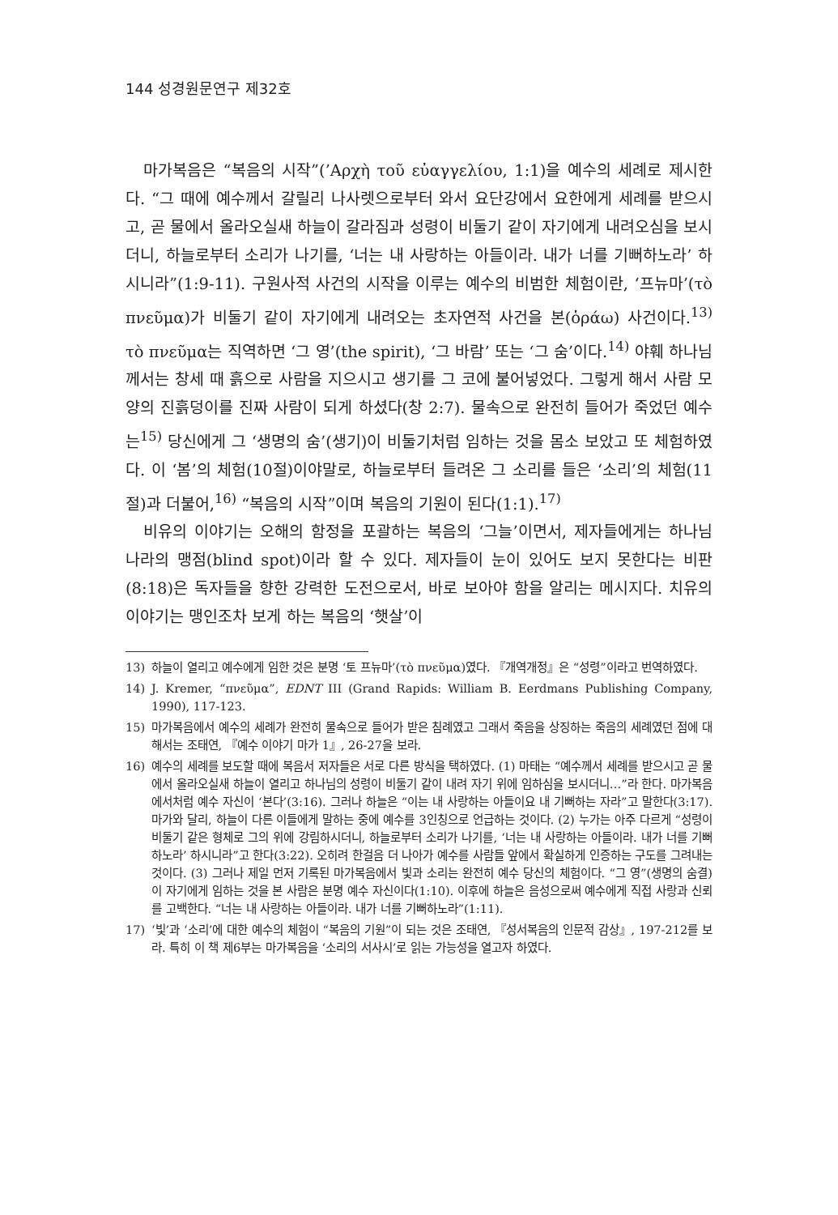144 성경원문연구 제32호
마가복음은 “복음의 시작”(’Αρχὴ τοῦ εὐαγγελίου, 1:1)을 예수의 세례로 제시한다. “그 때에 예수께서 갈릴리 나사렛으로부터 와서 요단강에서 요한에게 세례를 받으시고, 곧 물에서 올라오실새 하늘이 갈라짐과 성령이 비둘기 같이 자기에게 내려오심을 보시더니, 하늘로부터 소리가 나기를, ‘너는 내 사랑하는 아들이라. 내가 너를 기뻐하노라’ 하시니라”(1:9-11). 구원사적 사건의 시작을 이루는 예수의 비범한 체험이란, ‘프뉴마’(τὸ πνεῦμα)가 비둘기 같이 자기에게 내려오는 초자연적 사건을 본(ὁράω) 사건이다.<sup>13)</sup> τὸ πνεῦμα는 직역하면 ‘그 영’(the spirit), ‘그 바람’ 또는 ‘그 숨’이다.<sup>14)</sup> 야훼 하나님께서는 창세 때 흙으로 사람을 지으시고 생기를 그 코에 불어넣었다. 그렇게 해서 사람 모양의 진흙덩이를 진짜 사람이 되게 하셨다(창 2:7). 물속으로 완전히 들어가 죽었던 예수는<sup>15)</sup> 당신에게 그 ‘생명의 숨’(생기)이 비둘기처럼 임하는 것을 몸소 보았고 또 체험하였다. 이 ‘봄’의 체험(10절)이야말로, 하늘로부터 들려온 그 소리를 들은 ‘소리’의 체험(11절)과 더불어,<sup>16)</sup> “복음의 시작”이며 복음의 기원이 된다(1:1).<sup>17)</sup>
비유의 이야기는 오해의 함정을 포괄하는 복음의 ‘그늘’이면서, 제자들에게는 하나님 나라의 맹점(blind spot)이라 할 수 있다. 제자들이 눈이 있어도 보지 못한다는 비판(8:18)은 독자들을 향한 강력한 도전으로서, 바로 보아야 함을 알리는 메시지다. 치유의 이야기는 맹인조차 보게 하는 복음의 ‘햇살’이
13) 하늘이 열리고 예수에게 임한 것은 분명 ‘토 프뉴마’(τὸ πνεῦμα)였다. 『개역개정』은 “성령”이라고 번역하였다.
14) J. Kremer, “πνεῦμα”, EDNT III (Grand Rapids: William B. Eerdmans Publishing Company, 1990), 117-123.
15) 마가복음에서 예수의 세례가 완전히 물속으로 들어가 받은 침례였고 그래서 죽음을 상징하는 죽음의 세례였던 점에 대해서는 조태연, 『예수 이야기 마가 1』, 26-27을 보라.
16) 예수의 세례를 보도할 때에 복음서 저자들은 서로 다른 방식을 택하였다. (1) 마태는 “예수께서 세례를 받으시고 곧 물에서 올라오실새 하늘이 열리고 하나님의 성령이 비둘기 같이 내려 자기 위에 임하심을 보시더니…”라 한다. 마가복음에서처럼 예수 자신이 ‘본다’(3:16). 그러나 하늘은 “이는 내 사랑하는 아들이요 내 기뻐하는 자라”고 말한다(3:17). 마가와 달리, 하늘이 다른 이들에게 말하는 중에 예수를 3인칭으로 언급하는 것이다. (2) 누가는 아주 다르게 “성령이 비둘기 같은 형체로 그의 위에 강림하시더니, 하늘로부터 소리가 나기를, ‘너는 내 사랑하는 아들이라. 내가 너를 기뻐하노라’ 하시니라”고 한다(3:22). 오히려 한걸음 더 나아가 예수를 사람들 앞에서 확실하게 인증하는 구도를 그려내는 것이다. (3) 그러나 제일 먼저 기록된 마가복음에서 빛과 소리는 완전히 예수 당신의 체험이다. “그 영”(생명의 숨결)이 자기에게 임하는 것을 본 사람은 분명 예수 자신이다(1:10). 이후에 하늘은 음성으로써 예수에게 직접 사랑과 신뢰를 고백한다. “너는 내 사랑하는 아들이라. 내가 너를 기뻐하노라”(1:11).
17) ‘빛’과 ‘소리’에 대한 예수의 체험이 “복음의 기원”이 되는 것은 조태연, 『성서복음의 인문적 감상』, 197-212를 보라. 특히 이 책 제6부는 마가복음을 ‘소리의 서사시’로 읽는 가능성을 열고자 하였다.